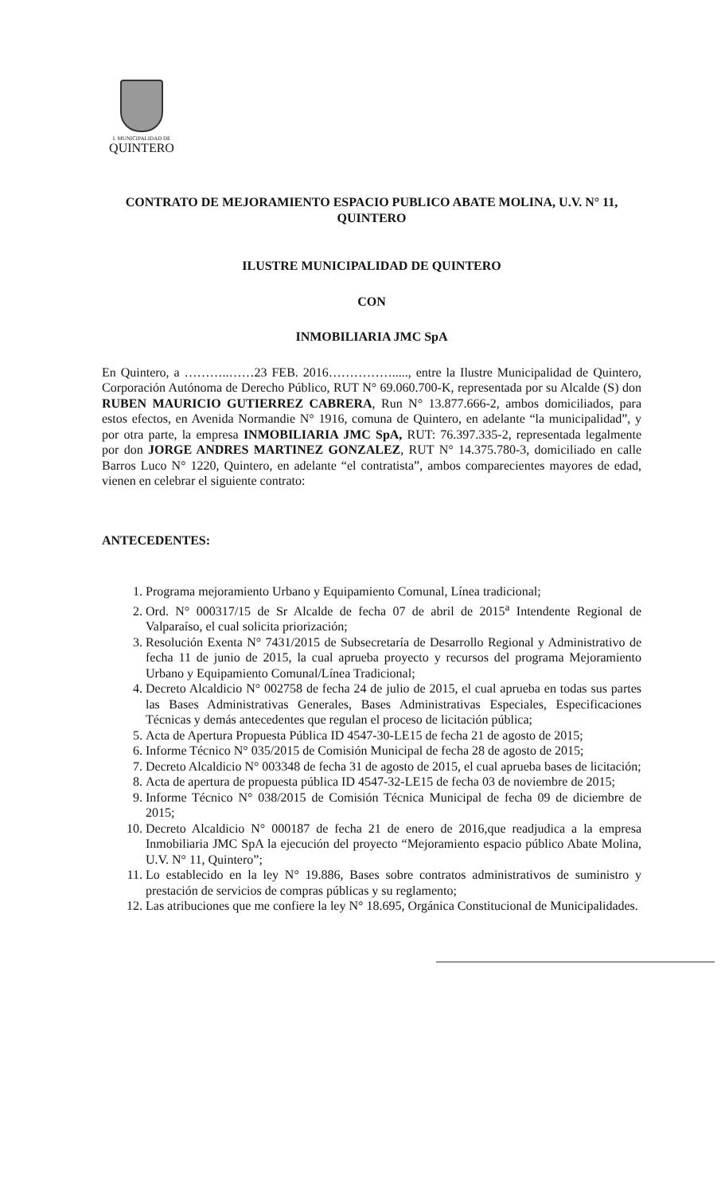I. MUNICIPALIDAD DE
QUINTERO
CONTRATO DE MEJORAMIENTO ESPACIO PUBLICO ABATE MOLINA, U.V. N° 11, QUINTERO
ILUSTRE MUNICIPALIDAD DE QUINTERO
CON
INMOBILIARIA JMC SpA
En Quintero, a ………..……23 FEB. 2016……………....., entre la Ilustre Municipalidad de Quintero, Corporación Autónoma de Derecho Público, RUT N° 69.060.700-K, representada por su Alcalde (S) don RUBEN MAURICIO GUTIERREZ CABRERA, Run N° 13.877.666-2, ambos domiciliados, para estos efectos, en Avenida Normandie N° 1916, comuna de Quintero, en adelante “la municipalidad”, y por otra parte, la empresa INMOBILIARIA JMC SpA, RUT: 76.397.335-2, representada legalmente por don JORGE ANDRES MARTINEZ GONZALEZ, RUT N° 14.375.780-3, domiciliado en calle Barros Luco N° 1220, Quintero, en adelante “el contratista”, ambos comparecientes mayores de edad, vienen en celebrar el siguiente contrato:
ANTECEDENTES:
1. Programa mejoramiento Urbano y Equipamiento Comunal, Línea tradicional;
2. Ord. N° 000317/15 de Sr Alcalde de fecha 07 de abril de 2015<sup>a</sup> Intendente Regional de Valparaíso, el cual solicita priorización;
3. Resolución Exenta N° 7431/2015 de Subsecretaría de Desarrollo Regional y Administrativo de fecha 11 de junio de 2015, la cual aprueba proyecto y recursos del programa Mejoramiento Urbano y Equipamiento Comunal/Línea Tradicional;
4. Decreto Alcaldicio N° 002758 de fecha 24 de julio de 2015, el cual aprueba en todas sus partes las Bases Administrativas Generales, Bases Administrativas Especiales, Especificaciones Técnicas y demás antecedentes que regulan el proceso de licitación pública;
5. Acta de Apertura Propuesta Pública ID 4547-30-LE15 de fecha 21 de agosto de 2015;
6. Informe Técnico N° 035/2015 de Comisión Municipal de fecha 28 de agosto de 2015;
7. Decreto Alcaldicio N° 003348 de fecha 31 de agosto de 2015, el cual aprueba bases de licitación;
8. Acta de apertura de propuesta pública ID 4547-32-LE15 de fecha 03 de noviembre de 2015;
9. Informe Técnico N° 038/2015 de Comisión Técnica Municipal de fecha 09 de diciembre de 2015;
10. Decreto Alcaldicio N° 000187 de fecha 21 de enero de 2016,que readjudica a la empresa Inmobiliaria JMC SpA la ejecución del proyecto “Mejoramiento espacio público Abate Molina, U.V. N° 11, Quintero”;
11. Lo establecido en la ley N° 19.886, Bases sobre contratos administrativos de suministro y prestación de servicios de compras públicas y su reglamento;
12. Las atribuciones que me confiere la ley N° 18.695, Orgánica Constitucional de Municipalidades.